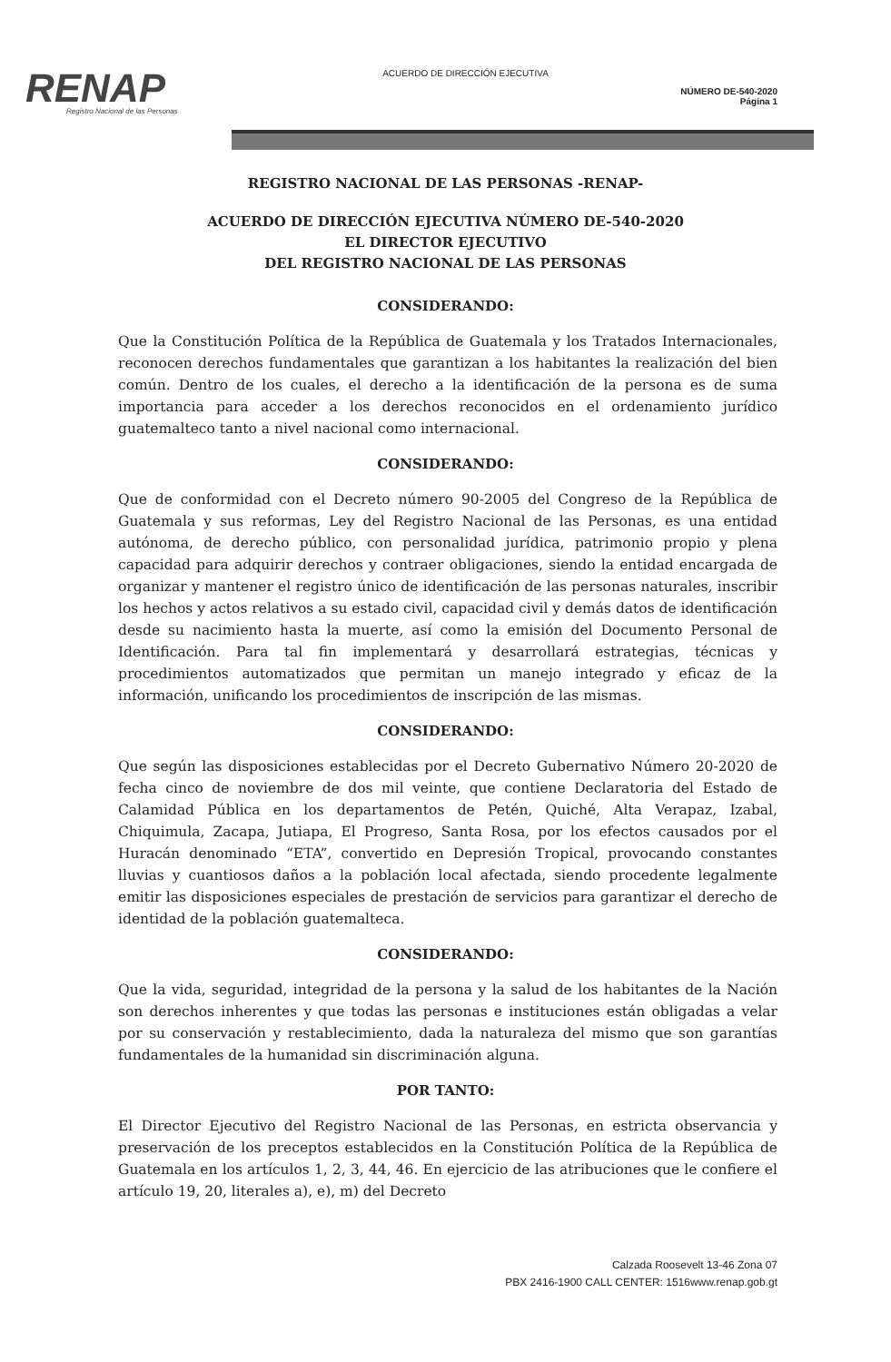RENAP
Registro Nacional de las Personas
ACUERDO DE DIRECCIÓN EJECUTIVA
NÚMERO DE-540-2020
Página 1
REGISTRO NACIONAL DE LAS PERSONAS -RENAP-
ACUERDO DE DIRECCIÓN EJECUTIVA NÚMERO DE-540-2020
EL DIRECTOR EJECUTIVO
DEL REGISTRO NACIONAL DE LAS PERSONAS
CONSIDERANDO:
Que la Constitución Política de la República de Guatemala y los Tratados Internacionales, reconocen derechos fundamentales que garantizan a los habitantes la realización del bien común. Dentro de los cuales, el derecho a la identificación de la persona es de suma importancia para acceder a los derechos reconocidos en el ordenamiento jurídico guatemalteco tanto a nivel nacional como internacional.
CONSIDERANDO:
Que de conformidad con el Decreto número 90-2005 del Congreso de la República de Guatemala y sus reformas, Ley del Registro Nacional de las Personas, es una entidad autónoma, de derecho público, con personalidad jurídica, patrimonio propio y plena capacidad para adquirir derechos y contraer obligaciones, siendo la entidad encargada de organizar y mantener el registro único de identificación de las personas naturales, inscribir los hechos y actos relativos a su estado civil, capacidad civil y demás datos de identificación desde su nacimiento hasta la muerte, así como la emisión del Documento Personal de Identificación. Para tal fin implementará y desarrollará estrategias, técnicas y procedimientos automatizados que permitan un manejo integrado y eficaz de la información, unificando los procedimientos de inscripción de las mismas.
CONSIDERANDO:
Que según las disposiciones establecidas por el Decreto Gubernativo Número 20-2020 de fecha cinco de noviembre de dos mil veinte, que contiene Declaratoria del Estado de Calamidad Pública en los departamentos de Petén, Quiché, Alta Verapaz, Izabal, Chiquimula, Zacapa, Jutiapa, El Progreso, Santa Rosa, por los efectos causados por el Huracán denominado “ETA”, convertido en Depresión Tropical, provocando constantes lluvias y cuantiosos daños a la población local afectada, siendo procedente legalmente emitir las disposiciones especiales de prestación de servicios para garantizar el derecho de identidad de la población guatemalteca.
CONSIDERANDO:
Que la vida, seguridad, integridad de la persona y la salud de los habitantes de la Nación son derechos inherentes y que todas las personas e instituciones están obligadas a velar por su conservación y restablecimiento, dada la naturaleza del mismo que son garantías fundamentales de la humanidad sin discriminación alguna.
POR TANTO:
El Director Ejecutivo del Registro Nacional de las Personas, en estricta observancia y preservación de los preceptos establecidos en la Constitución Política de la República de Guatemala en los artículos 1, 2, 3, 44, 46. En ejercicio de las atribuciones que le confiere el artículo 19, 20, literales a), e), m) del Decreto
Calzada Roosevelt 13-46 Zona 07
PBX 2416-1900 CALL CENTER: 1516www.renap.gob.gt